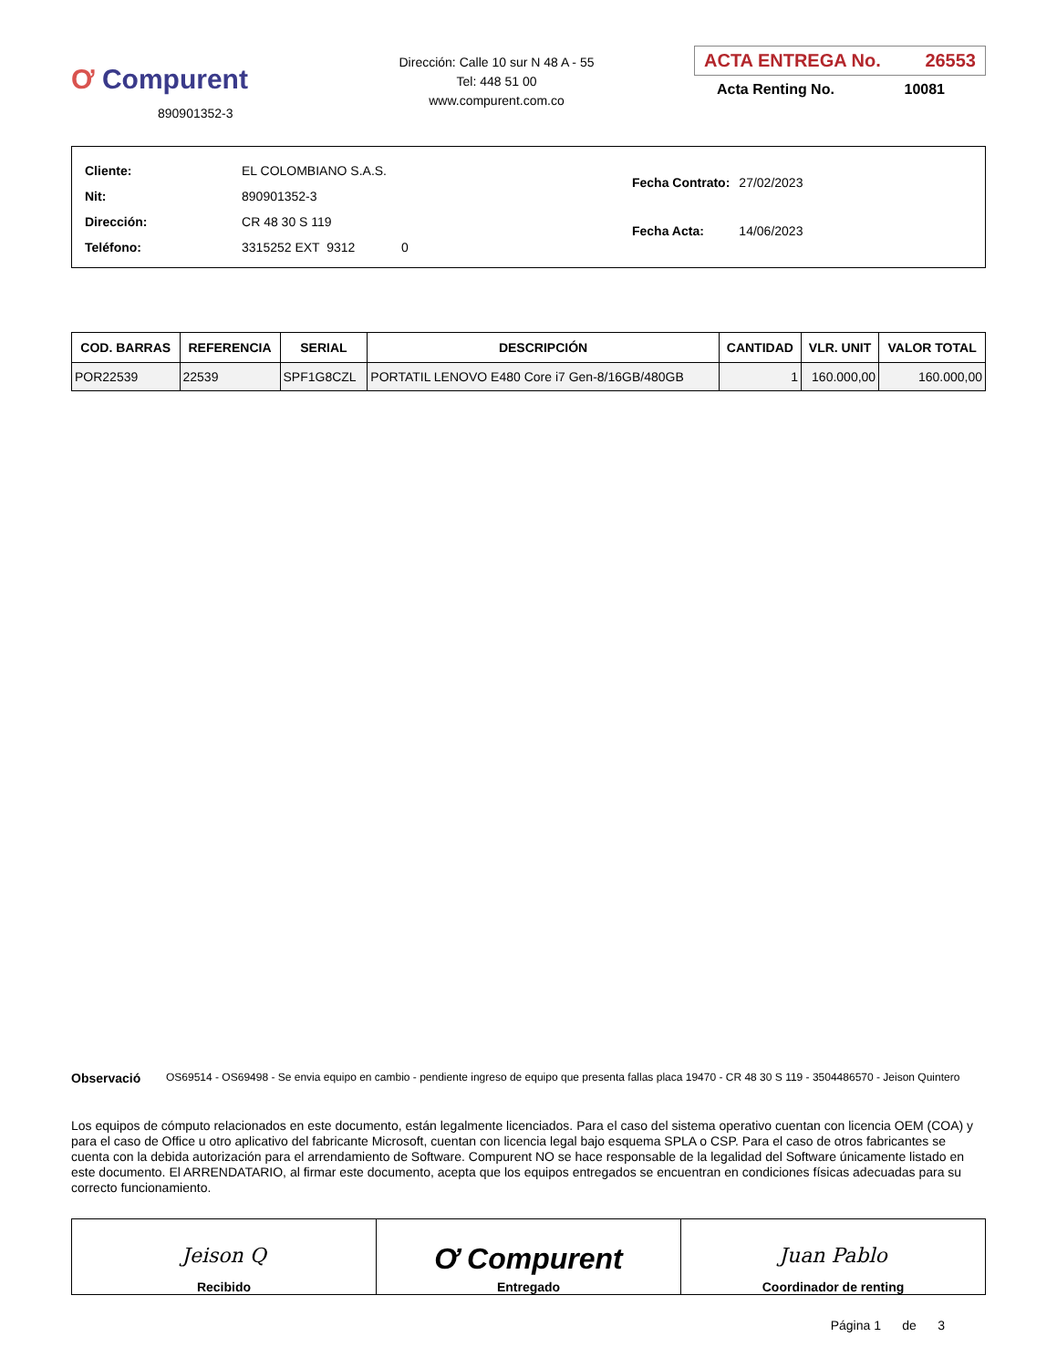Ơ Compurent
890901352-3
Dirección: Calle 10 sur N 48 A - 55
Tel: 448 51 00
www.compurent.com.co
ACTA ENTREGA No. 26553
Acta Renting No. 10081
| Cliente: | EL COLOMBIANO S.A.S. |
| Nit: | 890901352-3 |
| Dirección: | CR 48 30 S 119 |
| Teléfono: | 3315252 EXT 9312 0 |
| Fecha Contrato: | 27/02/2023 |
| Fecha Acta: | 14/06/2023 |
| COD. BARRAS | REFERENCIA | SERIAL | DESCRIPCIÓN | CANTIDAD | VLR. UNIT | VALOR TOTAL |
| --- | --- | --- | --- | --- | --- | --- |
| POR22539 | 22539 | SPF1G8CZL | PORTATIL LENOVO E480 Core i7 Gen-8/16GB/480GB | 1 | 160.000,00 | 160.000,00 |
Observació
OS69514 - OS69498 - Se envia equipo en cambio - pendiente ingreso de equipo que presenta fallas placa 19470 - CR 48 30 S 119 - 3504486570 - Jeison Quintero
Los equipos de cómputo relacionados en este documento, están legalmente licenciados. Para el caso del sistema operativo cuentan con licencia OEM (COA) y para el caso de Office u otro aplicativo del fabricante Microsoft, cuentan con licencia legal bajo esquema SPLA o CSP. Para el caso de otros fabricantes se cuenta con la debida autorización para el arrendamiento de Software. Compurent NO se hace responsable de la legalidad del Software únicamente listado en este documento. El ARRENDATARIO, al firmar este documento, acepta que los equipos entregados se encuentran en condiciones físicas adecuadas para su correcto funcionamiento.
Jeison Q
Recibido
Ơ Compurent
Entregado
Juan Pablo
Coordinador de renting
Página 1 de 3